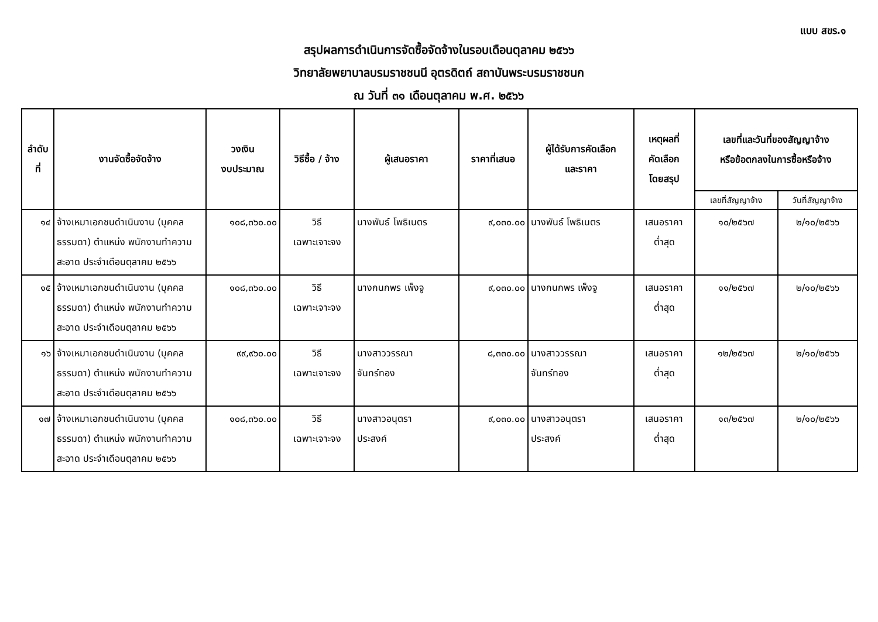แบบ สขร.๑
สรุปผลการดำเนินการจัดซื้อจัดจ้างในรอบเดือนตุลาคม ๒๕๖๖
วิทยาลัยพยาบาลบรมราชชนนี อุตรดิตถ์ สถาบันพระบรมราชชนก
ณ วันที่ ๓๑ เดือนตุลาคม พ.ศ. ๒๕๖๖
| ลำดับที่ | งานจัดซื้อจัดจ้าง | วงเงิน งบประมาณ | วิธีซื้อ / จ้าง | ผู้เสนอราคา | ราคาที่เสนอ | ผู้ได้รับการคัดเลือก และราคา | เหตุผลที่ คัดเลือก โดยสรุป | เลขที่และวันที่ของสัญญาจ้าง หรือข้อตกลงในการซื้อหรือจ้าง | |
| --- | --- | --- | --- | --- | --- | --- | --- | --- | --- |
| | | | | | | | | เลขที่สัญญาจ้าง | วันที่สัญญาจ้าง |
| ๑๔ | จ้างเหมาเอกชนดำเนินงาน (บุคคลธรรมดา) ตำแหน่ง พนักงานทำความสะอาด ประจำเดือนตุลาคม ๒๕๖๖ | ๑๐๘,๓๖๐.๐๐ | วิธี เฉพาะเจาะจง | นางพันธ์ โพธิเนตร | ๙,๐๓๐.๐๐ | นางพันธ์ โพธิเนตร | เสนอราคา ต่ำสุด | ๑๐/๒๕๖๗ | ๒/๑๐/๒๕๖๖ |
| ๑๕ | จ้างเหมาเอกชนดำเนินงาน (บุคคลธรรมดา) ตำแหน่ง พนักงานทำความสะอาด ประจำเดือนตุลาคม ๒๕๖๖ | ๑๐๘,๓๖๐.๐๐ | วิธี เฉพาะเจาะจง | นางกนกพร เพ็งจู | ๙,๐๓๐.๐๐ | นางกนกพร เพ็งจู | เสนอราคา ต่ำสุด | ๑๑/๒๕๖๗ | ๒/๑๐/๒๕๖๖ |
| ๑๖ | จ้างเหมาเอกชนดำเนินงาน (บุคคลธรรมดา) ตำแหน่ง พนักงานทำความสะอาด ประจำเดือนตุลาคม ๒๕๖๖ | ๙๙,๙๖๐.๐๐ | วิธี เฉพาะเจาะจง | นางสาววรรณา จันทร์ทอง | ๘,๓๓๐.๐๐ | นางสาววรรณา จันทร์ทอง | เสนอราคา ต่ำสุด | ๑๒/๒๕๖๗ | ๒/๑๐/๒๕๖๖ |
| ๑๗ | จ้างเหมาเอกชนดำเนินงาน (บุคคลธรรมดา) ตำแหน่ง พนักงานทำความสะอาด ประจำเดือนตุลาคม ๒๕๖๖ | ๑๐๘,๓๖๐.๐๐ | วิธี เฉพาะเจาะจง | นางสาวอนุตรา ประสงค์ | ๙,๐๓๐.๐๐ | นางสาวอนุตรา ประสงค์ | เสนอราคา ต่ำสุด | ๑๓/๒๕๖๗ | ๒/๑๐/๒๕๖๖ |